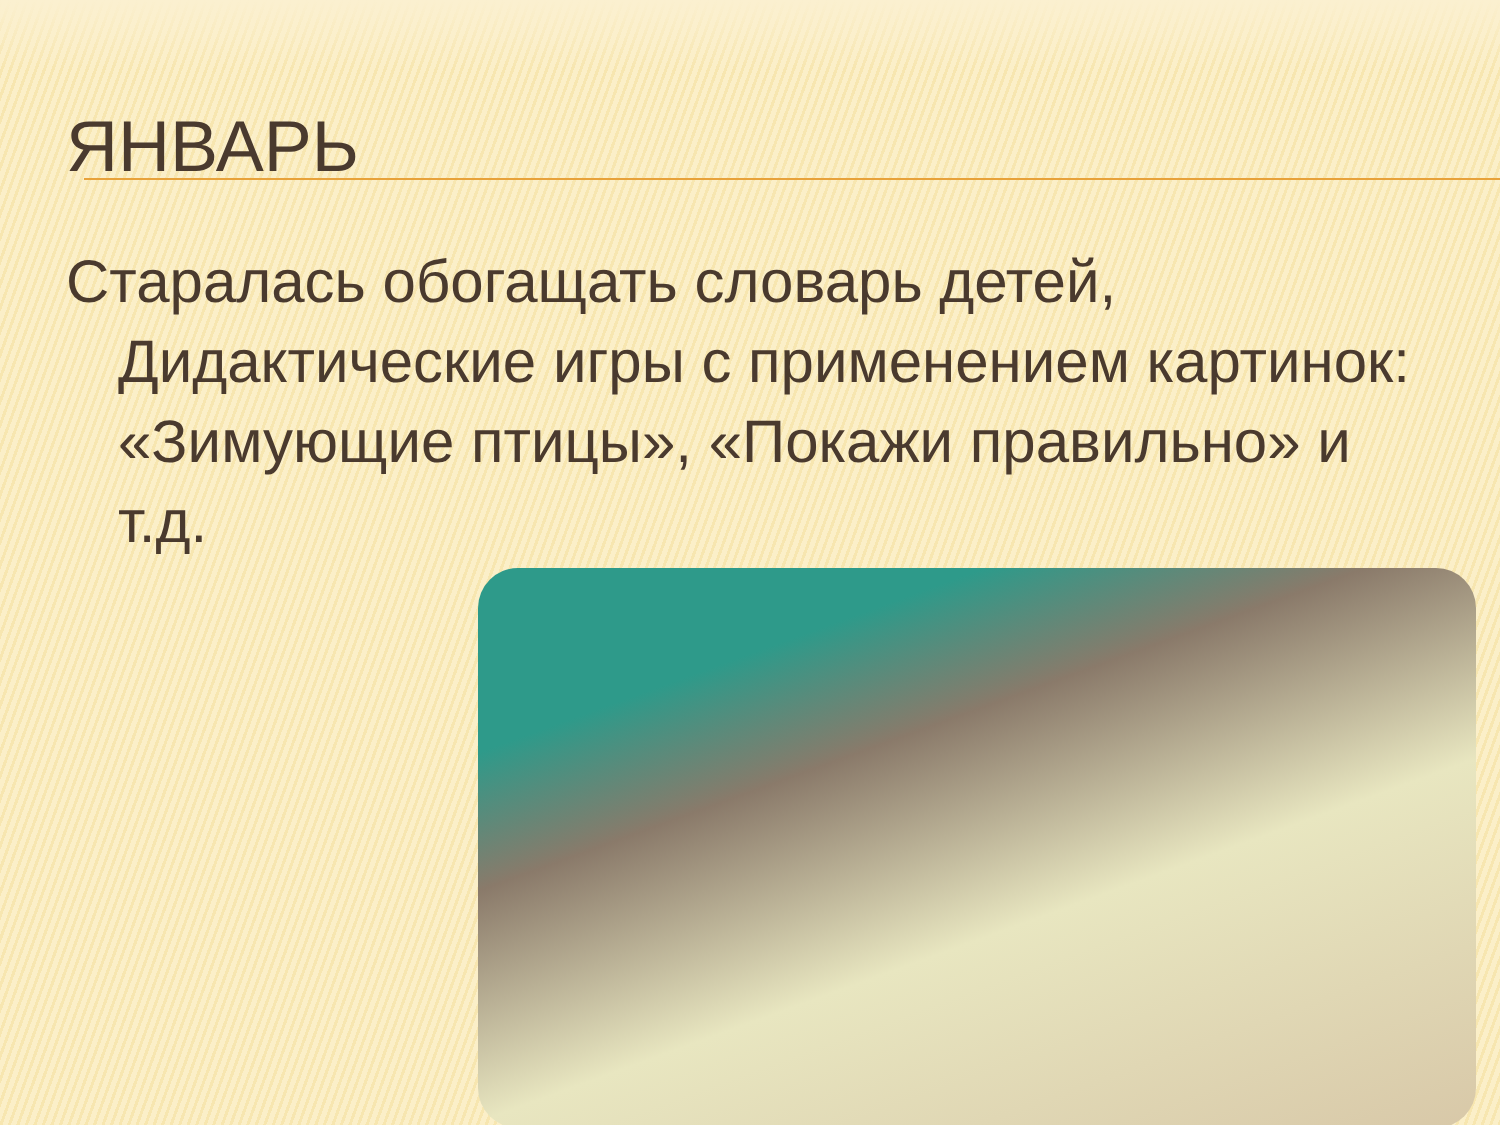ЯНВАРЬ
Старалась обогащать словарь детей, Дидактические игры с применением картинок: «Зимующие птицы», «Покажи правильно» и т.д.